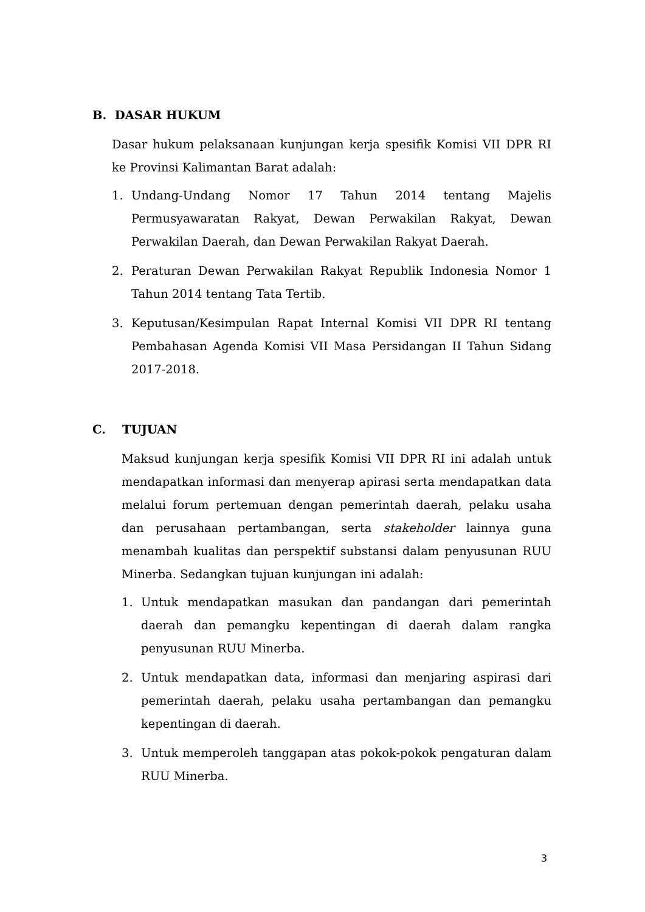B. DASAR HUKUM
Dasar hukum pelaksanaan kunjungan kerja spesifik Komisi VII DPR RI ke Provinsi Kalimantan Barat adalah:
1. Undang-Undang Nomor 17 Tahun 2014 tentang Majelis Permusyawaratan Rakyat, Dewan Perwakilan Rakyat, Dewan Perwakilan Daerah, dan Dewan Perwakilan Rakyat Daerah.
2. Peraturan Dewan Perwakilan Rakyat Republik Indonesia Nomor 1 Tahun 2014 tentang Tata Tertib.
3. Keputusan/Kesimpulan Rapat Internal Komisi VII DPR RI tentang Pembahasan Agenda Komisi VII Masa Persidangan II Tahun Sidang 2017-2018.
C. TUJUAN
Maksud kunjungan kerja spesifik Komisi VII DPR RI ini adalah untuk mendapatkan informasi dan menyerap apirasi serta mendapatkan data melalui forum pertemuan dengan pemerintah daerah, pelaku usaha dan perusahaan pertambangan, serta stakeholder lainnya guna menambah kualitas dan perspektif substansi dalam penyusunan RUU Minerba. Sedangkan tujuan kunjungan ini adalah:
1. Untuk mendapatkan masukan dan pandangan dari pemerintah daerah dan pemangku kepentingan di daerah dalam rangka penyusunan RUU Minerba.
2. Untuk mendapatkan data, informasi dan menjaring aspirasi dari pemerintah daerah, pelaku usaha pertambangan dan pemangku kepentingan di daerah.
3. Untuk memperoleh tanggapan atas pokok-pokok pengaturan dalam RUU Minerba.
3